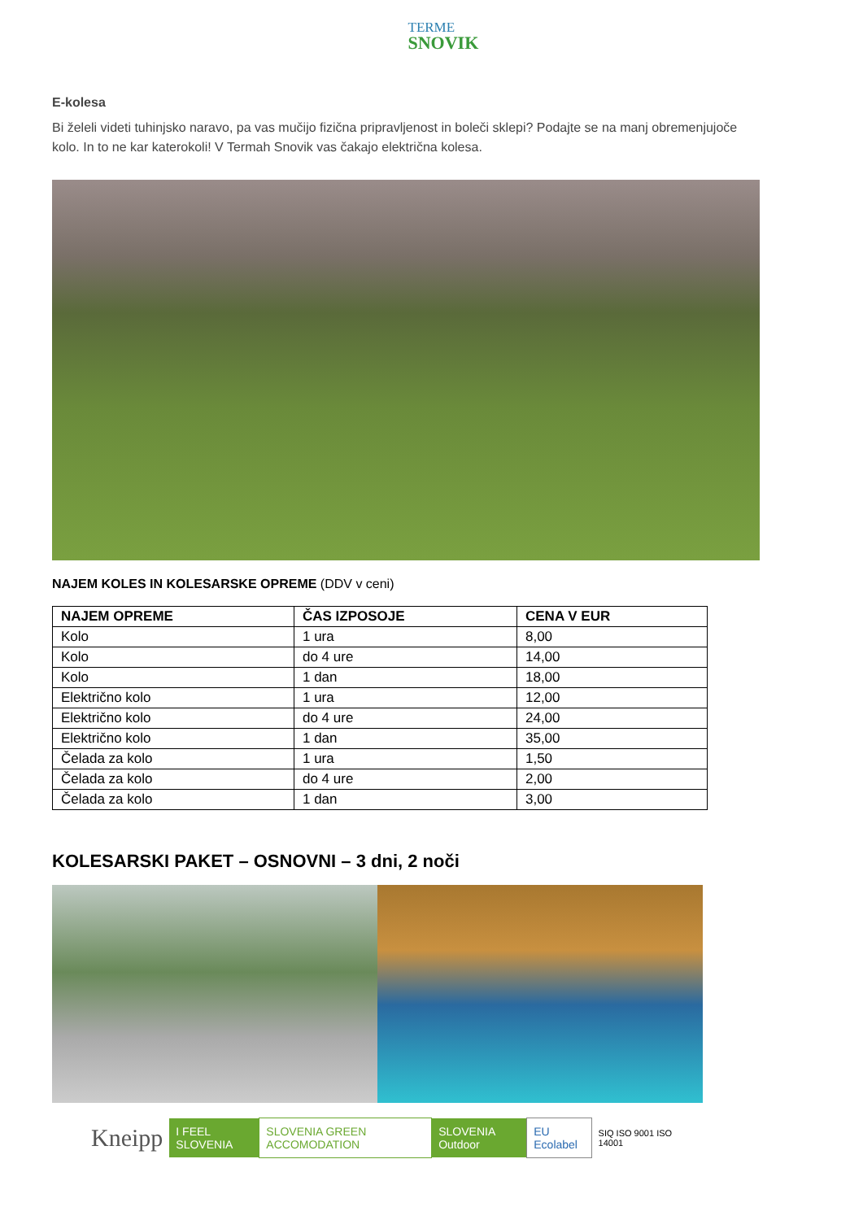TERME
SNOVIK
E-kolesa
Bi želeli videti tuhinjsko naravo, pa vas mučijo fizična pripravljenost in boleči sklepi? Podajte se na manj obremenjujoče kolo. In to ne kar katerokoli! V Termah Snovik vas čakajo električna kolesa.
NAJEM KOLES IN KOLESARSKE OPREME (DDV v ceni)
| NAJEM OPREME | ČAS IZPOSOJE | CENA V EUR |
| --- | --- | --- |
| Kolo | 1 ura | 8,00 |
| Kolo | do 4 ure | 14,00 |
| Kolo | 1 dan | 18,00 |
| Električno kolo | 1 ura | 12,00 |
| Električno kolo | do 4 ure | 24,00 |
| Električno kolo | 1 dan | 35,00 |
| Čelada za kolo | 1 ura | 1,50 |
| Čelada za kolo | do 4 ure | 2,00 |
| Čelada za kolo | 1 dan | 3,00 |
KOLESARSKI PAKET – OSNOVNI – 3 dni, 2 noči
Kneipp I FEEL SLOVENIA SLOVENIA GREEN ACCOMODATION SLOVENIA Outdoor EU Ecolabel SIQ ISO 9001 ISO 14001